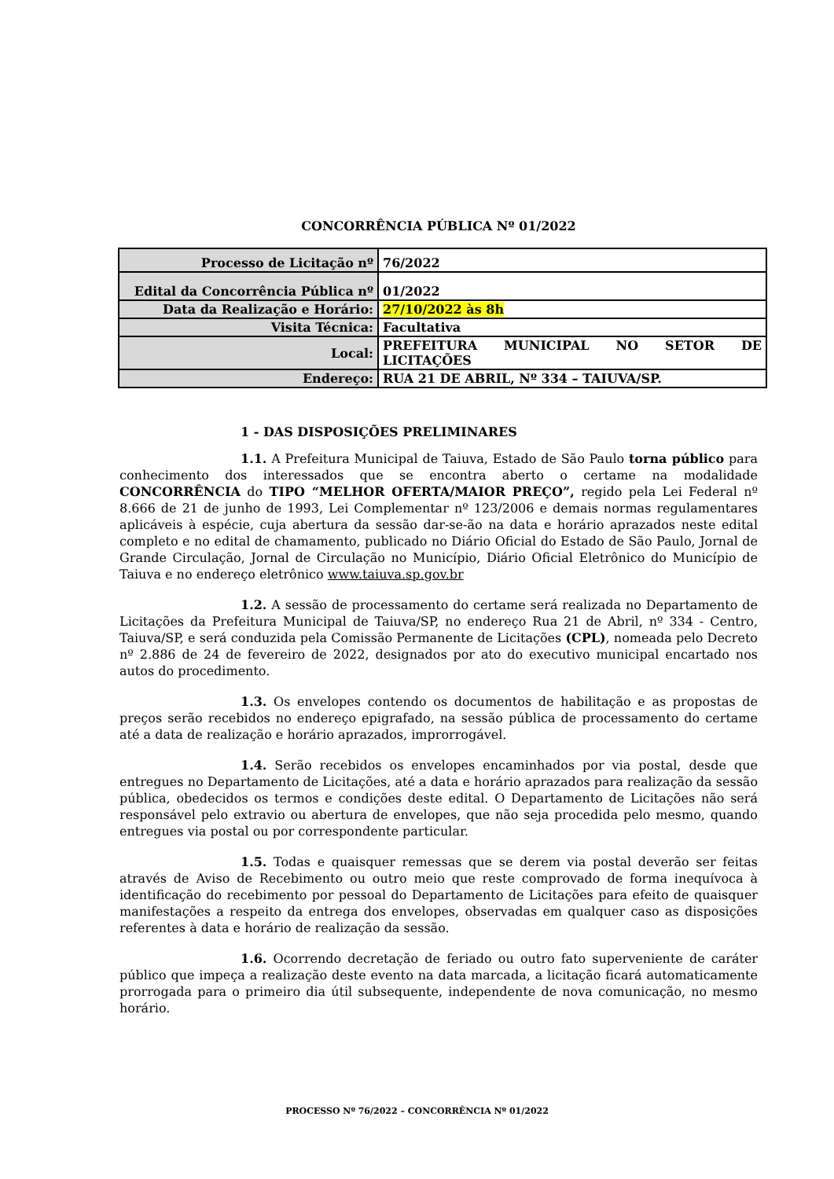CONCORRÊNCIA PÚBLICA Nº 01/2022
| Processo de Licitação nº | 76/2022 |
| Edital da Concorrência Pública nº | 01/2022 |
| Data da Realização e Horário: | 27/10/2022 às 8h |
| Visita Técnica: | Facultativa |
| Local: | PREFEITURA MUNICIPAL NO SETOR DE LICITAÇÕES |
| Endereço: | RUA 21 DE ABRIL, Nº 334 – TAIUVA/SP. |
1 - DAS DISPOSIÇÕES PRELIMINARES
1.1. A Prefeitura Municipal de Taiuva, Estado de São Paulo torna público para conhecimento dos interessados que se encontra aberto o certame na modalidade CONCORRÊNCIA do TIPO “MELHOR OFERTA/MAIOR PREÇO”, regido pela Lei Federal nº 8.666 de 21 de junho de 1993, Lei Complementar nº 123/2006 e demais normas regulamentares aplicáveis à espécie, cuja abertura da sessão dar-se-ão na data e horário aprazados neste edital completo e no edital de chamamento, publicado no Diário Oficial do Estado de São Paulo, Jornal de Grande Circulação, Jornal de Circulação no Município, Diário Oficial Eletrônico do Município de Taiuva e no endereço eletrônico www.taiuva.sp.gov.br
1.2. A sessão de processamento do certame será realizada no Departamento de Licitações da Prefeitura Municipal de Taiuva/SP, no endereço Rua 21 de Abril, nº 334 - Centro, Taiuva/SP, e será conduzida pela Comissão Permanente de Licitações (CPL), nomeada pelo Decreto nº 2.886 de 24 de fevereiro de 2022, designados por ato do executivo municipal encartado nos autos do procedimento.
1.3. Os envelopes contendo os documentos de habilitação e as propostas de preços serão recebidos no endereço epigrafado, na sessão pública de processamento do certame até a data de realização e horário aprazados, improrrogável.
1.4. Serão recebidos os envelopes encaminhados por via postal, desde que entregues no Departamento de Licitações, até a data e horário aprazados para realização da sessão pública, obedecidos os termos e condições deste edital. O Departamento de Licitações não será responsável pelo extravio ou abertura de envelopes, que não seja procedida pelo mesmo, quando entregues via postal ou por correspondente particular.
1.5. Todas e quaisquer remessas que se derem via postal deverão ser feitas através de Aviso de Recebimento ou outro meio que reste comprovado de forma inequívoca à identificação do recebimento por pessoal do Departamento de Licitações para efeito de quaisquer manifestações a respeito da entrega dos envelopes, observadas em qualquer caso as disposições referentes à data e horário de realização da sessão.
1.6. Ocorrendo decretação de feriado ou outro fato superveniente de caráter público que impeça a realização deste evento na data marcada, a licitação ficará automaticamente prorrogada para o primeiro dia útil subsequente, independente de nova comunicação, no mesmo horário.
PROCESSO Nº 76/2022 – CONCORRÊNCIA Nº 01/2022